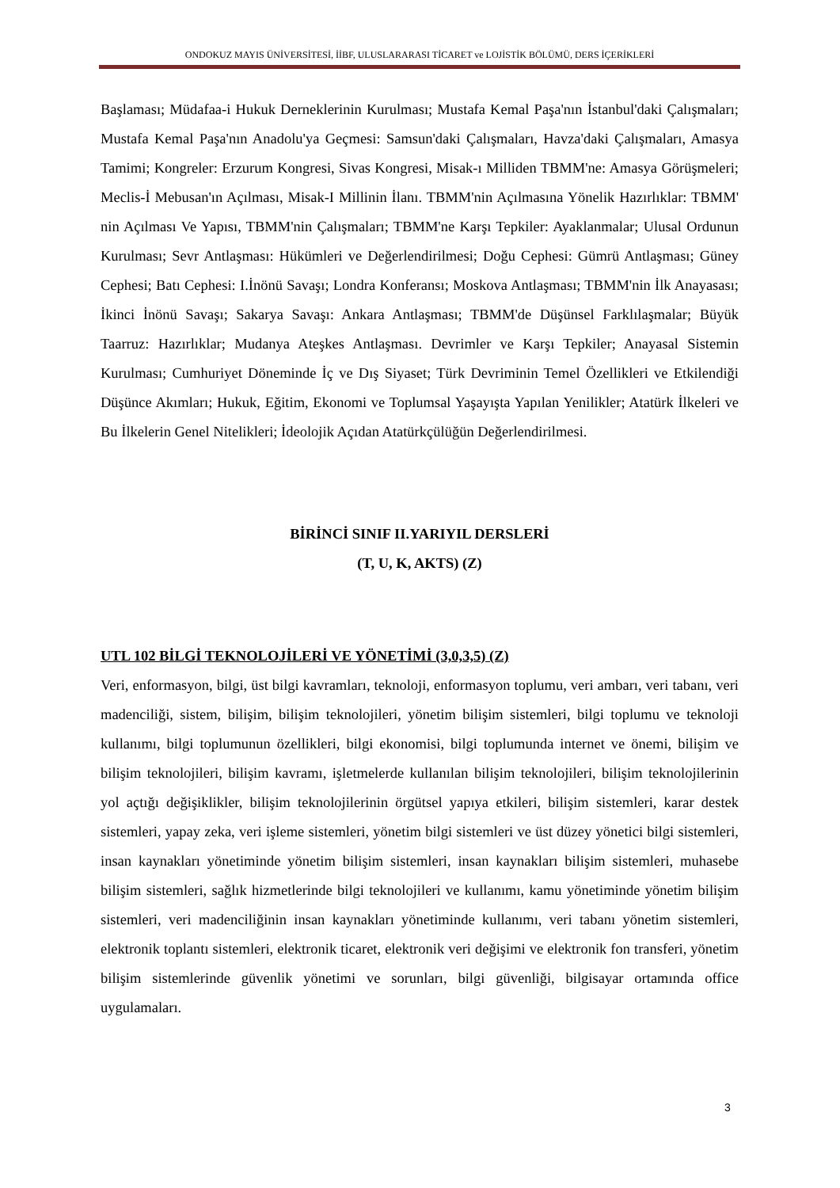ONDOKUZ MAYIS ÜNİVERSİTESİ, İİBF, ULUSLARARASI TİCARET ve LOJİSTİK BÖLÜMÜ, DERS İÇERİKLERİ
Başlaması; Müdafaa-i Hukuk Derneklerinin Kurulması; Mustafa Kemal Paşa'nın İstanbul'daki Çalışmaları; Mustafa Kemal Paşa'nın Anadolu'ya Geçmesi: Samsun'daki Çalışmaları, Havza'daki Çalışmaları, Amasya Tamimi; Kongreler: Erzurum Kongresi, Sivas Kongresi, Misak-ı Milliden TBMM'ne: Amasya Görüşmeleri; Meclis-İ Mebusan'ın Açılması, Misak-I Millinin İlanı. TBMM'nin Açılmasına Yönelik Hazırlıklar: TBMM' nin Açılması Ve Yapısı, TBMM'nin Çalışmaları; TBMM'ne Karşı Tepkiler: Ayaklanmalar; Ulusal Ordunun Kurulması; Sevr Antlaşması: Hükümleri ve Değerlendirilmesi; Doğu Cephesi: Gümrü Antlaşması; Güney Cephesi; Batı Cephesi: I.İnönü Savaşı; Londra Konferansı; Moskova Antlaşması; TBMM'nin İlk Anayasası; İkinci İnönü Savaşı; Sakarya Savaşı: Ankara Antlaşması; TBMM'de Düşünsel Farklılaşmalar; Büyük Taarruz: Hazırlıklar; Mudanya Ateşkes Antlaşması. Devrimler ve Karşı Tepkiler; Anayasal Sistemin Kurulması; Cumhuriyet Döneminde İç ve Dış Siyaset; Türk Devriminin Temel Özellikleri ve Etkilendiği Düşünce Akımları; Hukuk, Eğitim, Ekonomi ve Toplumsal Yaşayışta Yapılan Yenilikler; Atatürk İlkeleri ve Bu İlkelerin Genel Nitelikleri; İdeolojik Açıdan Atatürkçülüğün Değerlendirilmesi.
BİRİNCİ SINIF II.YARIYIL DERSLERİ
(T, U, K, AKTS) (Z)
UTL 102 BİLGİ TEKNOLOJİLERİ VE YÖNETİMİ (3,0,3,5) (Z)
Veri, enformasyon, bilgi, üst bilgi kavramları, teknoloji, enformasyon toplumu, veri ambarı, veri tabanı, veri madenciliği, sistem, bilişim, bilişim teknolojileri, yönetim bilişim sistemleri, bilgi toplumu ve teknoloji kullanımı, bilgi toplumunun özellikleri, bilgi ekonomisi, bilgi toplumunda internet ve önemi, bilişim ve bilişim teknolojileri, bilişim kavramı, işletmelerde kullanılan bilişim teknolojileri, bilişim teknolojilerinin yol açtığı değişiklikler, bilişim teknolojilerinin örgütsel yapıya etkileri, bilişim sistemleri, karar destek sistemleri, yapay zeka, veri işleme sistemleri, yönetim bilgi sistemleri ve üst düzey yönetici bilgi sistemleri, insan kaynakları yönetiminde yönetim bilişim sistemleri, insan kaynakları bilişim sistemleri, muhasebe bilişim sistemleri, sağlık hizmetlerinde bilgi teknolojileri ve kullanımı, kamu yönetiminde yönetim bilişim sistemleri, veri madenciliğinin insan kaynakları yönetiminde kullanımı, veri tabanı yönetim sistemleri, elektronik toplantı sistemleri, elektronik ticaret, elektronik veri değişimi ve elektronik fon transferi, yönetim bilişim sistemlerinde güvenlik yönetimi ve sorunları, bilgi güvenliği, bilgisayar ortamında office uygulamaları.
3